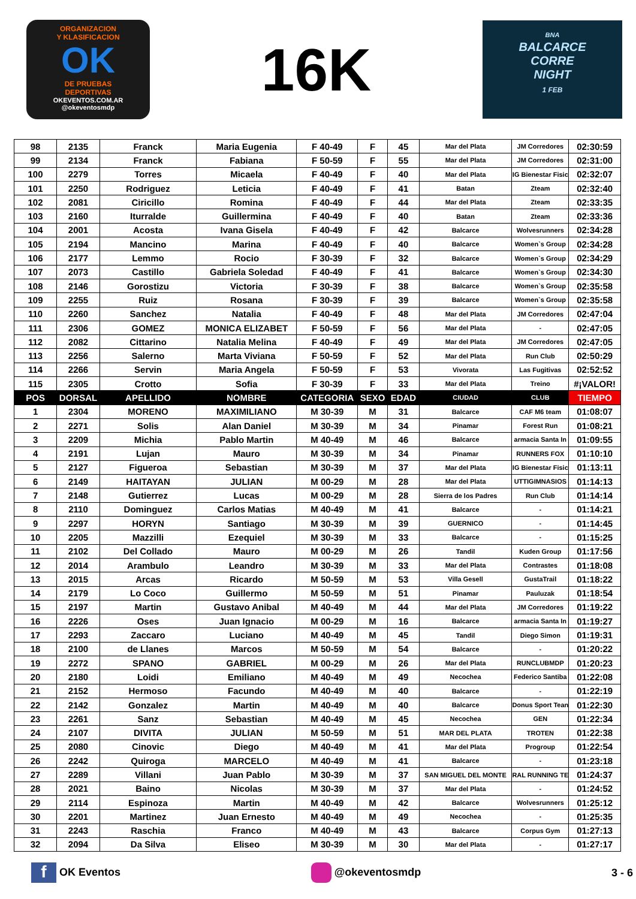ORGANIZACION
Y KLASIFICACION
OK
DE PRUEBAS
DEPORTIVAS
OKEVENTOS.COM.AR
@okeventosmdp
16K
BNA
BALCARCE
CORRE
NIGHT
1 FEB
| 98 | 2135 | Franck | Maria Eugenia | F 40-49 | F | 45 | Mar del Plata | JM Corredores | 02:30:59 |
| 99 | 2134 | Franck | Fabiana | F 50-59 | F | 55 | Mar del Plata | JM Corredores | 02:31:00 |
| 100 | 2279 | Torres | Micaela | F 40-49 | F | 40 | Mar del Plata | IG Bienestar Fisic | 02:32:07 |
| 101 | 2250 | Rodriguez | Leticia | F 40-49 | F | 41 | Batan | Zteam | 02:32:40 |
| 102 | 2081 | Ciricillo | Romina | F 40-49 | F | 44 | Mar del Plata | Zteam | 02:33:35 |
| 103 | 2160 | Iturralde | Guillermina | F 40-49 | F | 40 | Batan | Zteam | 02:33:36 |
| 104 | 2001 | Acosta | Ivana Gisela | F 40-49 | F | 42 | Balcarce | Wolvesrunners | 02:34:28 |
| 105 | 2194 | Mancino | Marina | F 40-49 | F | 40 | Balcarce | Women`s Group | 02:34:28 |
| 106 | 2177 | Lemmo | Rocio | F 30-39 | F | 32 | Balcarce | Women`s Group | 02:34:29 |
| 107 | 2073 | Castillo | Gabriela Soledad | F 40-49 | F | 41 | Balcarce | Women`s Group | 02:34:30 |
| 108 | 2146 | Gorostizu | Victoria | F 30-39 | F | 38 | Balcarce | Women`s Group | 02:35:58 |
| 109 | 2255 | Ruiz | Rosana | F 30-39 | F | 39 | Balcarce | Women`s Group | 02:35:58 |
| 110 | 2260 | Sanchez | Natalia | F 40-49 | F | 48 | Mar del Plata | JM Corredores | 02:47:04 |
| 111 | 2306 | GOMEZ | MONICA ELIZABET | F 50-59 | F | 56 | Mar del Plata | - | 02:47:05 |
| 112 | 2082 | Cittarino | Natalia Melina | F 40-49 | F | 49 | Mar del Plata | JM Corredores | 02:47:05 |
| 113 | 2256 | Salerno | Marta Viviana | F 50-59 | F | 52 | Mar del Plata | Run Club | 02:50:29 |
| 114 | 2266 | Servin | Maria Angela | F 50-59 | F | 53 | Vivorata | Las Fugitivas | 02:52:52 |
| 115 | 2305 | Crotto | Sofia | F 30-39 | F | 33 | Mar del Plata | Treino | #¡VALOR! |
| POS | DORSAL | APELLIDO | NOMBRE | CATEGORIA | SEXO | EDAD | CIUDAD | CLUB | TIEMPO |
| 1 | 2304 | MORENO | MAXIMILIANO | M 30-39 | M | 31 | Balcarce | CAF M6 team | 01:08:07 |
| 2 | 2271 | Solis | Alan Daniel | M 30-39 | M | 34 | Pinamar | Forest Run | 01:08:21 |
| 3 | 2209 | Michia | Pablo Martin | M 40-49 | M | 46 | Balcarce | armacia Santa In | 01:09:55 |
| 4 | 2191 | Lujan | Mauro | M 30-39 | M | 34 | Pinamar | RUNNERS FOX | 01:10:10 |
| 5 | 2127 | Figueroa | Sebastian | M 30-39 | M | 37 | Mar del Plata | IG Bienestar Fisic | 01:13:11 |
| 6 | 2149 | HAITAYAN | JULIAN | M 00-29 | M | 28 | Mar del Plata | UTTIGIMNASIOS | 01:14:13 |
| 7 | 2148 | Gutierrez | Lucas | M 00-29 | M | 28 | Sierra de los Padres | Run Club | 01:14:14 |
| 8 | 2110 | Dominguez | Carlos Matias | M 40-49 | M | 41 | Balcarce | - | 01:14:21 |
| 9 | 2297 | HORYN | Santiago | M 30-39 | M | 39 | GUERNICO | - | 01:14:45 |
| 10 | 2205 | Mazzilli | Ezequiel | M 30-39 | M | 33 | Balcarce | - | 01:15:25 |
| 11 | 2102 | Del Collado | Mauro | M 00-29 | M | 26 | Tandil | Kuden Group | 01:17:56 |
| 12 | 2014 | Arambulo | Leandro | M 30-39 | M | 33 | Mar del Plata | Contrastes | 01:18:08 |
| 13 | 2015 | Arcas | Ricardo | M 50-59 | M | 53 | Villa Gesell | GustaTrail | 01:18:22 |
| 14 | 2179 | Lo Coco | Guillermo | M 50-59 | M | 51 | Pinamar | Pauluzak | 01:18:54 |
| 15 | 2197 | Martin | Gustavo Anibal | M 40-49 | M | 44 | Mar del Plata | JM Corredores | 01:19:22 |
| 16 | 2226 | Oses | Juan Ignacio | M 00-29 | M | 16 | Balcarce | armacia Santa In | 01:19:27 |
| 17 | 2293 | Zaccaro | Luciano | M 40-49 | M | 45 | Tandil | Diego Simon | 01:19:31 |
| 18 | 2100 | de Llanes | Marcos | M 50-59 | M | 54 | Balcarce | - | 01:20:22 |
| 19 | 2272 | SPANO | GABRIEL | M 00-29 | M | 26 | Mar del Plata | RUNCLUBMDP | 01:20:23 |
| 20 | 2180 | Loidi | Emiliano | M 40-49 | M | 49 | Necochea | Federico Santiba | 01:22:08 |
| 21 | 2152 | Hermoso | Facundo | M 40-49 | M | 40 | Balcarce | - | 01:22:19 |
| 22 | 2142 | Gonzalez | Martin | M 40-49 | M | 40 | Balcarce | Donus Sport Tean | 01:22:30 |
| 23 | 2261 | Sanz | Sebastian | M 40-49 | M | 45 | Necochea | GEN | 01:22:34 |
| 24 | 2107 | DIVITA | JULIAN | M 50-59 | M | 51 | MAR DEL PLATA | TROTEN | 01:22:38 |
| 25 | 2080 | Cinovic | Diego | M 40-49 | M | 41 | Mar del Plata | Progroup | 01:22:54 |
| 26 | 2242 | Quiroga | MARCELO | M 40-49 | M | 41 | Balcarce | - | 01:23:18 |
| 27 | 2289 | Villani | Juan Pablo | M 30-39 | M | 37 | SAN MIGUEL DEL MONTE | RAL RUNNING TE | 01:24:37 |
| 28 | 2021 | Baino | Nicolas | M 30-39 | M | 37 | Mar del Plata | - | 01:24:52 |
| 29 | 2114 | Espinoza | Martin | M 40-49 | M | 42 | Balcarce | Wolvesrunners | 01:25:12 |
| 30 | 2201 | Martinez | Juan Ernesto | M 40-49 | M | 49 | Necochea | - | 01:25:35 |
| 31 | 2243 | Raschia | Franco | M 40-49 | M | 43 | Balcarce | Corpus Gym | 01:27:13 |
| 32 | 2094 | Da Silva | Eliseo | M 30-39 | M | 30 | Mar del Plata | - | 01:27:17 |
f OK Eventos @okeventosmdp 3 - 6